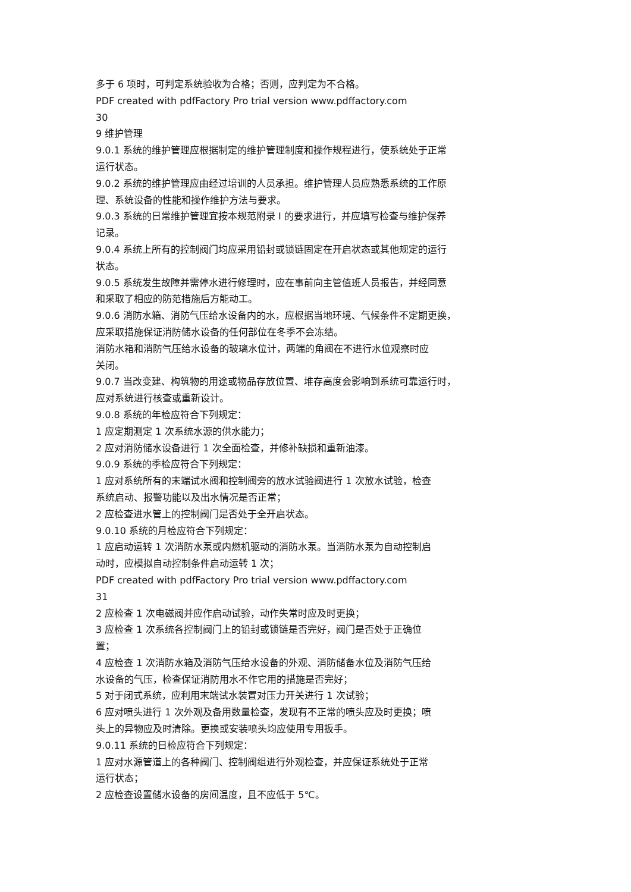多于 6 项时，可判定系统验收为合格；否则，应判定为不合格。
PDF created with pdfFactory Pro trial version www.pdffactory.com
30
9 维护管理
9.0.1 系统的维护管理应根据制定的维护管理制度和操作规程进行，使系统处于正常
运行状态。
9.0.2 系统的维护管理应由经过培训的人员承担。维护管理人员应熟悉系统的工作原
理、系统设备的性能和操作维护方法与要求。
9.0.3 系统的日常维护管理宜按本规范附录 I 的要求进行，并应填写检查与维护保养
记录。
9.0.4 系统上所有的控制阀门均应采用铅封或锁链固定在开启状态或其他规定的运行
状态。
9.0.5 系统发生故障并需停水进行修理时，应在事前向主管值班人员报告，并经同意
和采取了相应的防范措施后方能动工。
9.0.6 消防水箱、消防气压给水设备内的水，应根据当地环境、气候条件不定期更换，
应采取措施保证消防储水设备的任何部位在冬季不会冻结。
消防水箱和消防气压给水设备的玻璃水位计，两端的角阀在不进行水位观察时应
关闭。
9.0.7 当改变建、构筑物的用途或物品存放位置、堆存高度会影响到系统可靠运行时，
应对系统进行核查或重新设计。
9.0.8 系统的年检应符合下列规定：
1 应定期测定 1 次系统水源的供水能力；
2 应对消防储水设备进行 1 次全面检查，并修补缺损和重新油漆。
9.0.9 系统的季检应符合下列规定：
1 应对系统所有的末端试水阀和控制阀旁的放水试验阀进行 1 次放水试验，检查
系统启动、报警功能以及出水情况是否正常；
2 应检查进水管上的控制阀门是否处于全开启状态。
9.0.10 系统的月检应符合下列规定：
1 应启动运转 1 次消防水泵或内燃机驱动的消防水泵。当消防水泵为自动控制启
动时，应模拟自动控制条件启动运转 1 次；
PDF created with pdfFactory Pro trial version www.pdffactory.com
31
2 应检查 1 次电磁阀并应作启动试验，动作失常时应及时更换；
3 应检查 1 次系统各控制阀门上的铅封或锁链是否完好，阀门是否处于正确位
置；
4 应检查 1 次消防水箱及消防气压给水设备的外观、消防储备水位及消防气压给
水设备的气压，检查保证消防用水不作它用的措施是否完好；
5 对于闭式系统，应利用末端试水装置对压力开关进行 1 次试验；
6 应对喷头进行 1 次外观及备用数量检查，发现有不正常的喷头应及时更换；喷
头上的异物应及时清除。更换或安装喷头均应使用专用扳手。
9.0.11 系统的日检应符合下列规定：
1 应对水源管道上的各种阀门、控制阀组进行外观检查，并应保证系统处于正常
运行状态；
2 应检查设置储水设备的房间温度，且不应低于 5℃。